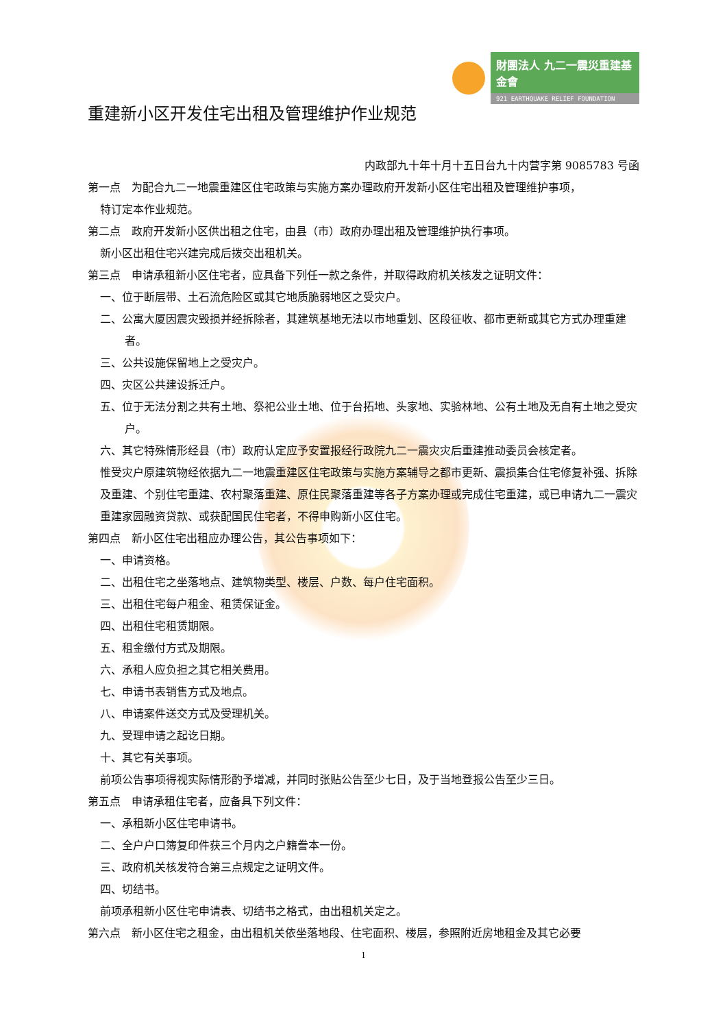財團法人 九二一震災重建基金會
921 EARTHQUAKE RELIEF FOUNDATION
重建新小区开发住宅出租及管理维护作业规范
内政部九十年十月十五日台九十内营字第 9085783 号函
第一点　为配合九二一地震重建区住宅政策与实施方案办理政府开发新小区住宅出租及管理维护事项，
特订定本作业规范。
第二点　政府开发新小区供出租之住宅，由县（市）政府办理出租及管理维护执行事项。
新小区出租住宅兴建完成后拨交出租机关。
第三点　申请承租新小区住宅者，应具备下列任一款之条件，并取得政府机关核发之证明文件：
一、位于断层带、土石流危险区或其它地质脆弱地区之受灾户。
二、公寓大厦因震灾毁损并经拆除者，其建筑基地无法以市地重划、区段征收、都市更新或其它方式办理重建者。
三、公共设施保留地上之受灾户。
四、灾区公共建设拆迁户。
五、位于无法分割之共有土地、祭祀公业土地、位于台拓地、头家地、实验林地、公有土地及无自有土地之受灾户。
六、其它特殊情形经县（市）政府认定应予安置报经行政院九二一震灾灾后重建推动委员会核定者。
惟受灾户原建筑物经依据九二一地震重建区住宅政策与实施方案辅导之都市更新、震损集合住宅修复补强、拆除及重建、个别住宅重建、农村聚落重建、原住民聚落重建等各子方案办理或完成住宅重建，或已申请九二一震灾重建家园融资贷款、或获配国民住宅者，不得申购新小区住宅。
第四点　新小区住宅出租应办理公告，其公告事项如下：
一、申请资格。
二、出租住宅之坐落地点、建筑物类型、楼层、户数、每户住宅面积。
三、出租住宅每户租金、租赁保证金。
四、出租住宅租赁期限。
五、租金缴付方式及期限。
六、承租人应负担之其它相关费用。
七、申请书表销售方式及地点。
八、申请案件送交方式及受理机关。
九、受理申请之起讫日期。
十、其它有关事项。
前项公告事项得视实际情形酌予增减，并同时张贴公告至少七日，及于当地登报公告至少三日。
第五点　申请承租住宅者，应备具下列文件：
一、承租新小区住宅申请书。
二、全户户口簿复印件获三个月内之户籍誊本一份。
三、政府机关核发符合第三点规定之证明文件。
四、切结书。
前项承租新小区住宅申请表、切结书之格式，由出租机关定之。
第六点　新小区住宅之租金，由出租机关依坐落地段、住宅面积、楼层，参照附近房地租金及其它必要
1